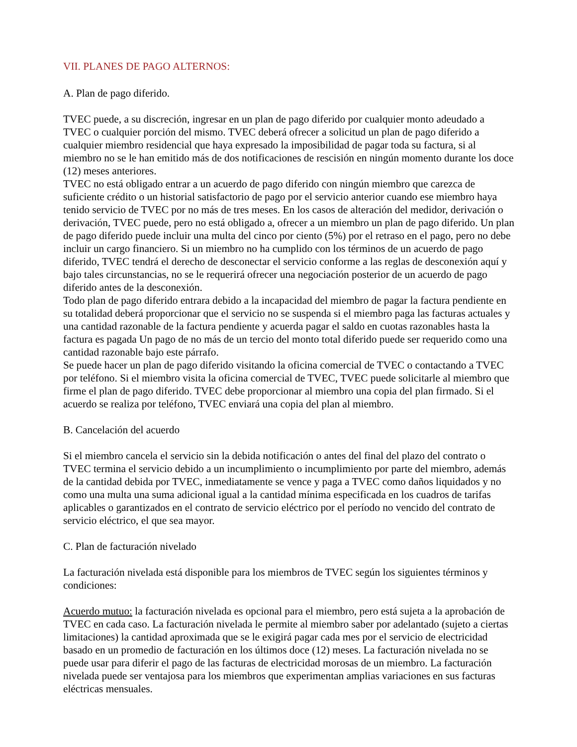VII. PLANES DE PAGO ALTERNOS:
A. Plan de pago diferido.
TVEC puede, a su discreción, ingresar en un plan de pago diferido por cualquier monto adeudado a TVEC o cualquier porción del mismo. TVEC deberá ofrecer a solicitud un plan de pago diferido a cualquier miembro residencial que haya expresado la imposibilidad de pagar toda su factura, si al miembro no se le han emitido más de dos notificaciones de rescisión en ningún momento durante los doce (12) meses anteriores.
TVEC no está obligado entrar a un acuerdo de pago diferido con ningún miembro que carezca de suficiente crédito o un historial satisfactorio de pago por el servicio anterior cuando ese miembro haya tenido servicio de TVEC por no más de tres meses. En los casos de alteración del medidor, derivación o derivación, TVEC puede, pero no está obligado a, ofrecer a un miembro un plan de pago diferido. Un plan de pago diferido puede incluir una multa del cinco por ciento (5%) por el retraso en el pago, pero no debe incluir un cargo financiero. Si un miembro no ha cumplido con los términos de un acuerdo de pago diferido, TVEC tendrá el derecho de desconectar el servicio conforme a las reglas de desconexión aquí y bajo tales circunstancias, no se le requerirá ofrecer una negociación posterior de un acuerdo de pago diferido antes de la desconexión.
Todo plan de pago diferido entrara debido a la incapacidad del miembro de pagar la factura pendiente en su totalidad deberá proporcionar que el servicio no se suspenda si el miembro paga las facturas actuales y una cantidad razonable de la factura pendiente y acuerda pagar el saldo en cuotas razonables hasta la factura es pagada Un pago de no más de un tercio del monto total diferido puede ser requerido como una cantidad razonable bajo este párrafo.
Se puede hacer un plan de pago diferido visitando la oficina comercial de TVEC o contactando a TVEC por teléfono. Si el miembro visita la oficina comercial de TVEC, TVEC puede solicitarle al miembro que firme el plan de pago diferido. TVEC debe proporcionar al miembro una copia del plan firmado. Si el acuerdo se realiza por teléfono, TVEC enviará una copia del plan al miembro.
B. Cancelación del acuerdo
Si el miembro cancela el servicio sin la debida notificación o antes del final del plazo del contrato o TVEC termina el servicio debido a un incumplimiento o incumplimiento por parte del miembro, además de la cantidad debida por TVEC, inmediatamente se vence y paga a TVEC como daños liquidados y no como una multa una suma adicional igual a la cantidad mínima especificada en los cuadros de tarifas aplicables o garantizados en el contrato de servicio eléctrico por el período no vencido del contrato de servicio eléctrico, el que sea mayor.
C. Plan de facturación nivelado
La facturación nivelada está disponible para los miembros de TVEC según los siguientes términos y condiciones:
Acuerdo mutuo: la facturación nivelada es opcional para el miembro, pero está sujeta a la aprobación de TVEC en cada caso. La facturación nivelada le permite al miembro saber por adelantado (sujeto a ciertas limitaciones) la cantidad aproximada que se le exigirá pagar cada mes por el servicio de electricidad basado en un promedio de facturación en los últimos doce (12) meses. La facturación nivelada no se puede usar para diferir el pago de las facturas de electricidad morosas de un miembro. La facturación nivelada puede ser ventajosa para los miembros que experimentan amplias variaciones en sus facturas eléctricas mensuales.